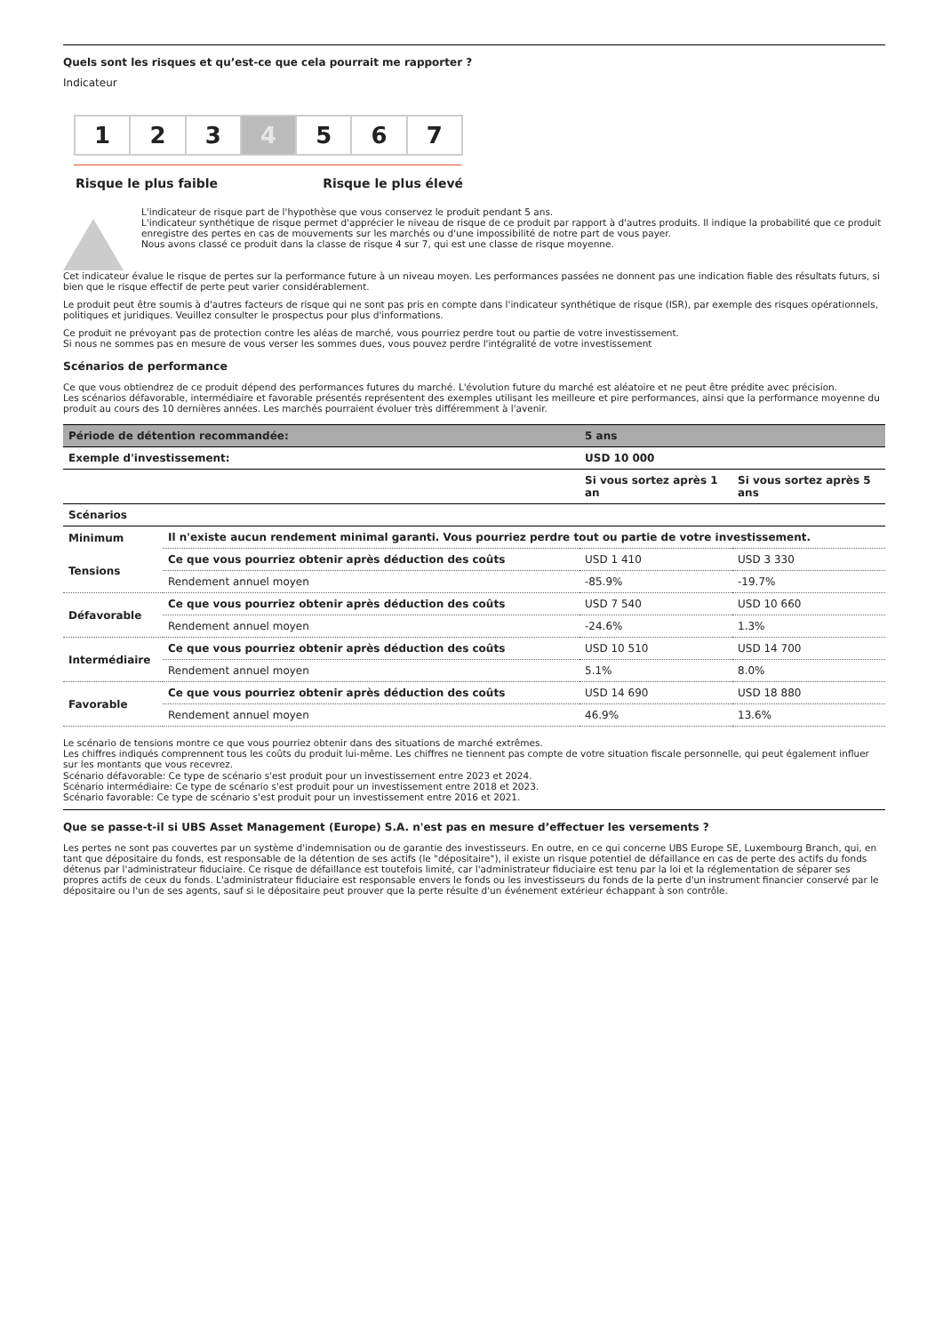Quels sont les risques et qu’est-ce que cela pourrait me rapporter ?
Indicateur
1 2 3 4 5 6 7
Risque le plus faible Risque le plus élevé
L'indicateur de risque part de l'hypothèse que vous conservez le produit pendant 5 ans.
L'indicateur synthétique de risque permet d'apprécier le niveau de risque de ce produit par rapport à d'autres produits. Il indique la probabilité que ce produit enregistre des pertes en cas de mouvements sur les marchés ou d'une impossibilité de notre part de vous payer.
Nous avons classé ce produit dans la classe de risque 4 sur 7, qui est une classe de risque moyenne.
Cet indicateur évalue le risque de pertes sur la performance future à un niveau moyen. Les performances passées ne donnent pas une indication fiable des résultats futurs, si bien que le risque effectif de perte peut varier considérablement.
Le produit peut être soumis à d'autres facteurs de risque qui ne sont pas pris en compte dans l'indicateur synthétique de risque (ISR), par exemple des risques opérationnels, politiques et juridiques. Veuillez consulter le prospectus pour plus d'informations.
Ce produit ne prévoyant pas de protection contre les aléas de marché, vous pourriez perdre tout ou partie de votre investissement.
Si nous ne sommes pas en mesure de vous verser les sommes dues, vous pouvez perdre l'intégralité de votre investissement
Scénarios de performance
Ce que vous obtiendrez de ce produit dépend des performances futures du marché. L'évolution future du marché est aléatoire et ne peut être prédite avec précision.
Les scénarios défavorable, intermédiaire et favorable présentés représentent des exemples utilisant les meilleure et pire performances, ainsi que la performance moyenne du produit au cours des 10 dernières années. Les marchés pourraient évoluer très différemment à l'avenir.
| Période de détention recommandée: | | 5 ans | |
| --- | --- | --- | --- |
| Exemple d'investissement: | | USD 10 000 | |
| | | Si vous sortez après 1 an | Si vous sortez après 5 ans |
| Scénarios | | | |
| Minimum | Il n'existe aucun rendement minimal garanti. Vous pourriez perdre tout ou partie de votre investissement. | | |
| Tensions | Ce que vous pourriez obtenir après déduction des coûts | USD 1 410 | USD 3 330 |
| | Rendement annuel moyen | -85.9% | -19.7% |
| Défavorable | Ce que vous pourriez obtenir après déduction des coûts | USD 7 540 | USD 10 660 |
| | Rendement annuel moyen | -24.6% | 1.3% |
| Intermédiaire | Ce que vous pourriez obtenir après déduction des coûts | USD 10 510 | USD 14 700 |
| | Rendement annuel moyen | 5.1% | 8.0% |
| Favorable | Ce que vous pourriez obtenir après déduction des coûts | USD 14 690 | USD 18 880 |
| | Rendement annuel moyen | 46.9% | 13.6% |
Le scénario de tensions montre ce que vous pourriez obtenir dans des situations de marché extrêmes.
Les chiffres indiqués comprennent tous les coûts du produit lui-même. Les chiffres ne tiennent pas compte de votre situation fiscale personnelle, qui peut également influer sur les montants que vous recevrez.
Scénario défavorable: Ce type de scénario s'est produit pour un investissement entre 2023 et 2024.
Scénario intermédiaire: Ce type de scénario s'est produit pour un investissement entre 2018 et 2023.
Scénario favorable: Ce type de scénario s'est produit pour un investissement entre 2016 et 2021.
Que se passe-t-il si UBS Asset Management (Europe) S.A. n'est pas en mesure d’effectuer les versements ?
Les pertes ne sont pas couvertes par un système d'indemnisation ou de garantie des investisseurs. En outre, en ce qui concerne UBS Europe SE, Luxembourg Branch, qui, en tant que dépositaire du fonds, est responsable de la détention de ses actifs (le "dépositaire"), il existe un risque potentiel de défaillance en cas de perte des actifs du fonds détenus par l'administrateur fiduciaire. Ce risque de défaillance est toutefois limité, car l'administrateur fiduciaire est tenu par la loi et la réglementation de séparer ses propres actifs de ceux du fonds. L'administrateur fiduciaire est responsable envers le fonds ou les investisseurs du fonds de la perte d'un instrument financier conservé par le dépositaire ou l'un de ses agents, sauf si le dépositaire peut prouver que la perte résulte d'un événement extérieur échappant à son contrôle.